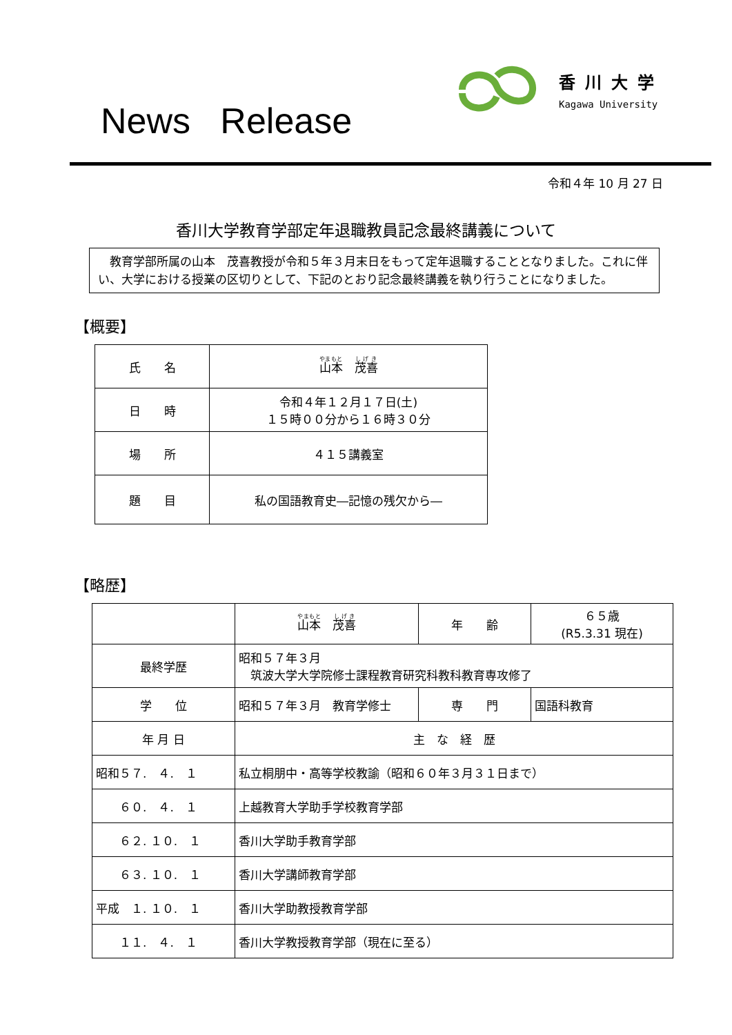News Release
香川大学
Kagawa University
令和４年 10 月 27 日
香川大学教育学部定年退職教員記念最終講義について
　教育学部所属の山本　茂喜教授が令和５年３月末日をもって定年退職することとなりました。これに伴い、大学における授業の区切りとして、下記のとおり記念最終講義を執り行うことになりました。
【概要】
| 氏 名 | 山本 茂喜 |
| 日 時 | 令和４年１２月１７日(土) １５時００分から１６時３０分 |
| 場 所 | ４１５講義室 |
| 題 目 | 私の国語教育史―記憶の残欠から― |
【略歴】
| | 山本 茂喜 | 年 齢 | ６５歳 (R5.3.31 現在) |
| 最終学歴 | 昭和５７年３月 筑波大学大学院修士課程教育研究科教科教育専攻修了 | | |
| 学 位 | 昭和５７年３月 教育学修士 | 専 門 | 国語科教育 |
| 年 月 日 | 主 な 経 歴 | | |
| 昭和５７. ４. １ | 私立桐朋中・高等学校教諭（昭和６０年３月３１日まで） | | |
| ６０. ４. １ | 上越教育大学助手学校教育学部 | | |
| ６２. １０. １ | 香川大学助手教育学部 | | |
| ６３. １０. １ | 香川大学講師教育学部 | | |
| 平成 １. １０. １ | 香川大学助教授教育学部 | | |
| １１. ４. １ | 香川大学教授教育学部（現在に至る） | | |